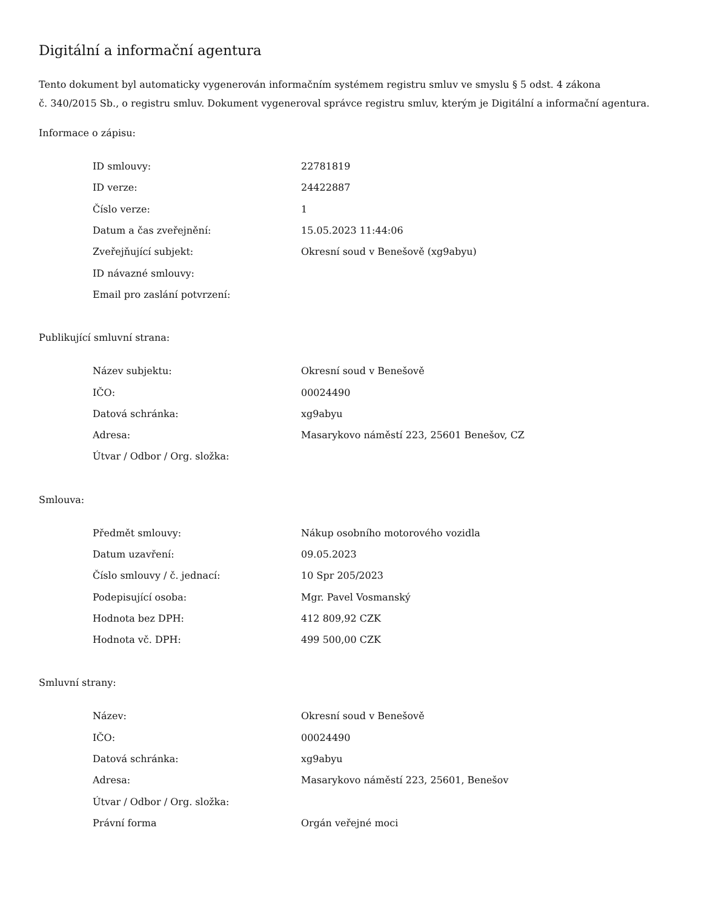Digitální a informační agentura
Tento dokument byl automaticky vygenerován informačním systémem registru smluv ve smyslu § 5 odst. 4 zákona
č. 340/2015 Sb., o registru smluv. Dokument vygeneroval správce registru smluv, kterým je Digitální a informační agentura.
Informace o zápisu:
| ID smlouvy: | 22781819 |
| ID verze: | 24422887 |
| Číslo verze: | 1 |
| Datum a čas zveřejnění: | 15.05.2023 11:44:06 |
| Zveřejňující subjekt: | Okresní soud v Benešově (xg9abyu) |
| ID návazné smlouvy: | |
| Email pro zaslání potvrzení: | |
Publikující smluvní strana:
| Název subjektu: | Okresní soud v Benešově |
| IČO: | 00024490 |
| Datová schránka: | xg9abyu |
| Adresa: | Masarykovo náměstí 223, 25601 Benešov, CZ |
| Útvar / Odbor / Org. složka: | |
Smlouva:
| Předmět smlouvy: | Nákup osobního motorového vozidla |
| Datum uzavření: | 09.05.2023 |
| Číslo smlouvy / č. jednací: | 10 Spr 205/2023 |
| Podepisující osoba: | Mgr. Pavel Vosmanský |
| Hodnota bez DPH: | 412 809,92 CZK |
| Hodnota vč. DPH: | 499 500,00 CZK |
Smluvní strany:
| Název: | Okresní soud v Benešově |
| IČO: | 00024490 |
| Datová schránka: | xg9abyu |
| Adresa: | Masarykovo náměstí 223, 25601, Benešov |
| Útvar / Odbor / Org. složka: | |
| Právní forma | Orgán veřejné moci |